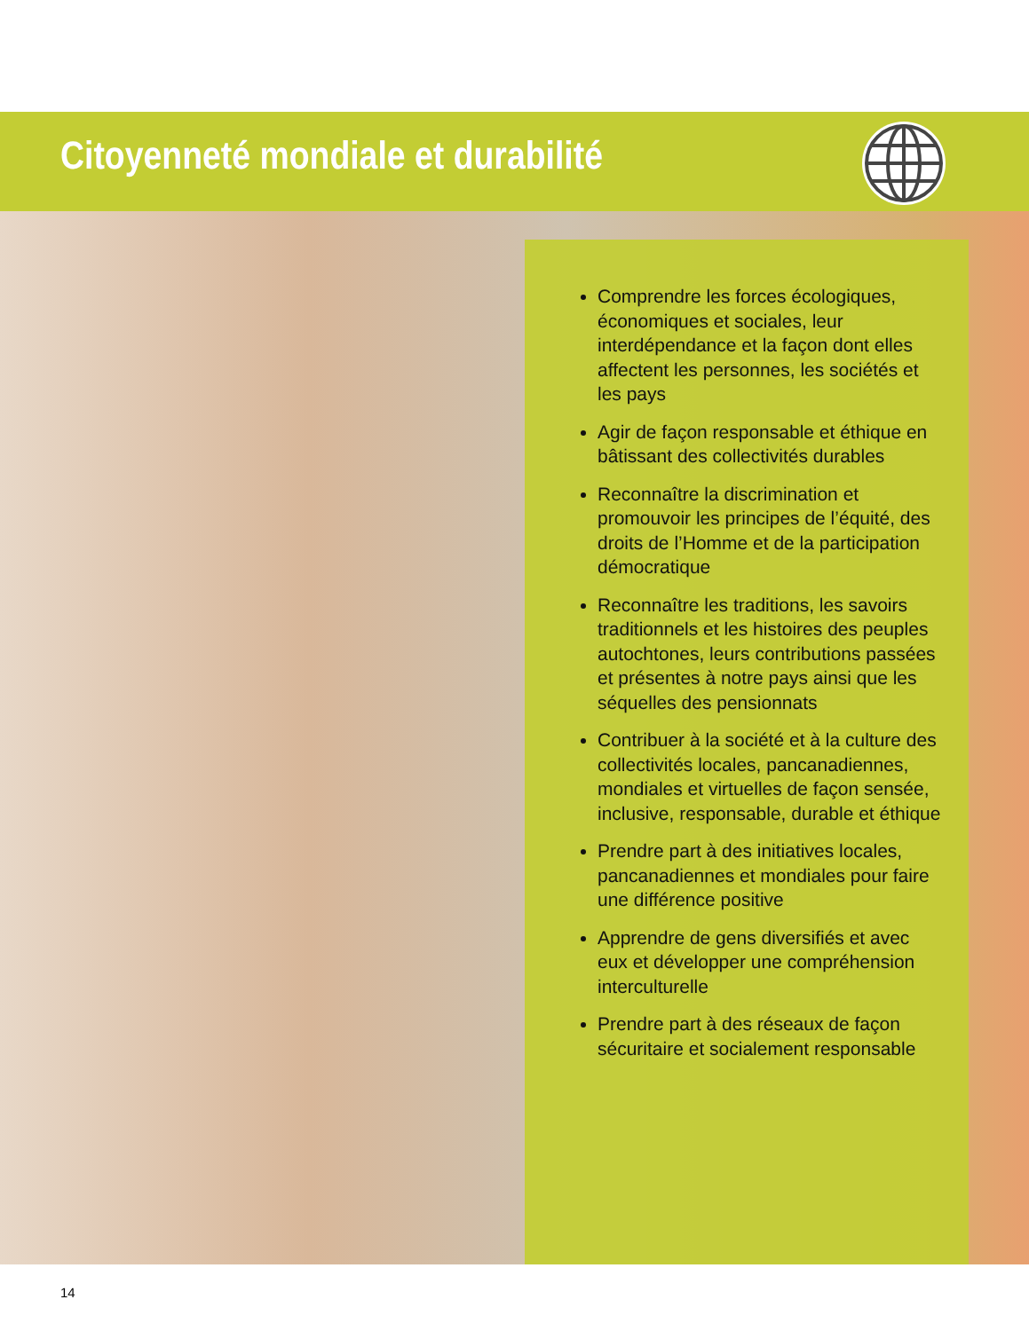Citoyenneté mondiale et durabilité
Comprendre les forces écologiques, économiques et sociales, leur interdépendance et la façon dont elles affectent les personnes, les sociétés et les pays
Agir de façon responsable et éthique en bâtissant des collectivités durables
Reconnaître la discrimination et promouvoir les principes de l’équité, des droits de l’Homme et de la participation démocratique
Reconnaître les traditions, les savoirs traditionnels et les histoires des peuples autochtones, leurs contributions passées et présentes à notre pays ainsi que les séquelles des pensionnats
Contribuer à la société et à la culture des collectivités locales, pancanadiennes, mondiales et virtuelles de façon sensée, inclusive, responsable, durable et éthique
Prendre part à des initiatives locales, pancanadiennes et mondiales pour faire une différence positive
Apprendre de gens diversifiés et avec eux et développer une compréhension interculturelle
Prendre part à des réseaux de façon sécuritaire et socialement responsable
14